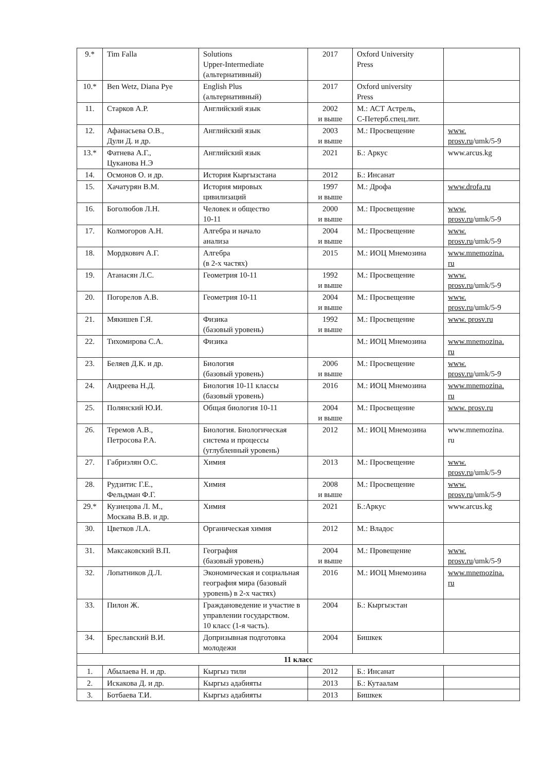| 9.* | Tim Falla | Solutions Upper-Intermediate (альтернативный) | 2017 | Oxford University Press | |
| 10.* | Ben Wetz, Diana Pye | English Plus (альтернативный) | 2017 | Oxford university Press | |
| 11. | Старков А.Р. | Английский язык | 2002 и выше | М.: АСТ Астрель, С-Петерб.спец.лит. | |
| 12. | Афанасьева О.В., Дули Д. и др. | Английский язык | 2003 и выше | М.: Просвещение | www. prosv.ru /umk/5-9 |
| 13.* | Фатнева А.Г., Цуканова Н.Э | Английский язык | 2021 | Б.: Аркус | www.arcus.kg |
| 14. | Осмонов О. и др. | История Кыргызстана | 2012 | Б.: Инсанат | |
| 15. | Хачатурян В.М. | История мировых цивилизаций | 1997 и выше | М.: Дрофа | www.drofa.ru |
| 16. | Боголюбов Л.Н. | Человек и общество 10-11 | 2000 и выше | М.: Просвещение | www. prosv.ru /umk/5-9 |
| 17. | Колмогоров А.Н. | Алгебра и начало анализа | 2004 и выше | М.: Просвещение | www. prosv.ru /umk/5-9 |
| 18. | Мордкович А.Г. | Алгебра (в 2-х частях) | 2015 | М.: ИОЦ Мнемозина | www.mnemozina. ru |
| 19. | Атанасян Л.С. | Геометрия 10-11 | 1992 и выше | М.: Просвещение | www. prosv.ru /umk/5-9 |
| 20. | Погорелов А.В. | Геометрия 10-11 | 2004 и выше | М.: Просвещение | www. prosv.ru /umk/5-9 |
| 21. | Мякишев Г.Я. | Физика (базовый уровень) | 1992 и выше | М.: Просвещение | www. prosv.ru |
| 22. | Тихомирова С.А. | Физика | | М.: ИОЦ Мнемозина | www.mnemozina. ru |
| 23. | Беляев Д.К. и др. | Биология (базовый уровень) | 2006 и выше | М.: Просвещение | www. prosv.ru /umk/5-9 |
| 24. | Андреева Н.Д. | Биология 10-11 классы (базовый уровень) | 2016 | М.: ИОЦ Мнемозина | www.mnemozina. ru |
| 25. | Полянский Ю.И. | Общая биология 10-11 | 2004 и выше | М.: Просвещение | www. prosv.ru |
| 26. | Теремов А.В., Петросова Р.А. | Биология. Биологическая система и процессы (углубленный уровень) | 2012 | М.: ИОЦ Мнемозина | www.mnemozina. ru |
| 27. | Габриэлян О.С. | Химия | 2013 | М.: Просвещение | www. prosv.ru /umk/5-9 |
| 28. | Рудзитис Г.Е., Фельдман Ф.Г. | Химия | 2008 и выше | М.: Просвещение | www. prosv.ru /umk/5-9 |
| 29.* | Кузнецова Л. М., Москава В.В. и др. | Химия | 2021 | Б.:Аркус | www.arcus.kg |
| 30. | Цветков Л.А. | Органическая химия | 2012 | М.: Владос | |
| 31. | Максаковский В.П. | География (базовый уровень) | 2004 и выше | М.: Провещение | www. prosv.ru /umk/5-9 |
| 32. | Лопатников Д.Л. | Экономическая и социальная география мира (базовый уровень) в 2-х частях) | 2016 | М.: ИОЦ Мнемозина | www.mnemozina. ru |
| 33. | Пилон Ж. | Граждановедение и участие в управлении государством. 10 класс (1-я часть). | 2004 | Б.: Кыргызстан | |
| 34. | Бреславский В.И. | Допризывная подготовка молодежи | 2004 | Бишкек | |
| 11 класс | | | | | |
| 1. | Абылаева Н. и др. | Кыргыз тили | 2012 | Б.: Инсанат | |
| 2. | Искакова Д. и др. | Кыргыз адабияты | 2013 | Б.: Кутаалам | |
| 3. | Ботбаева Т.И. | Кыргыз адабияты | 2013 | Бишкек | |